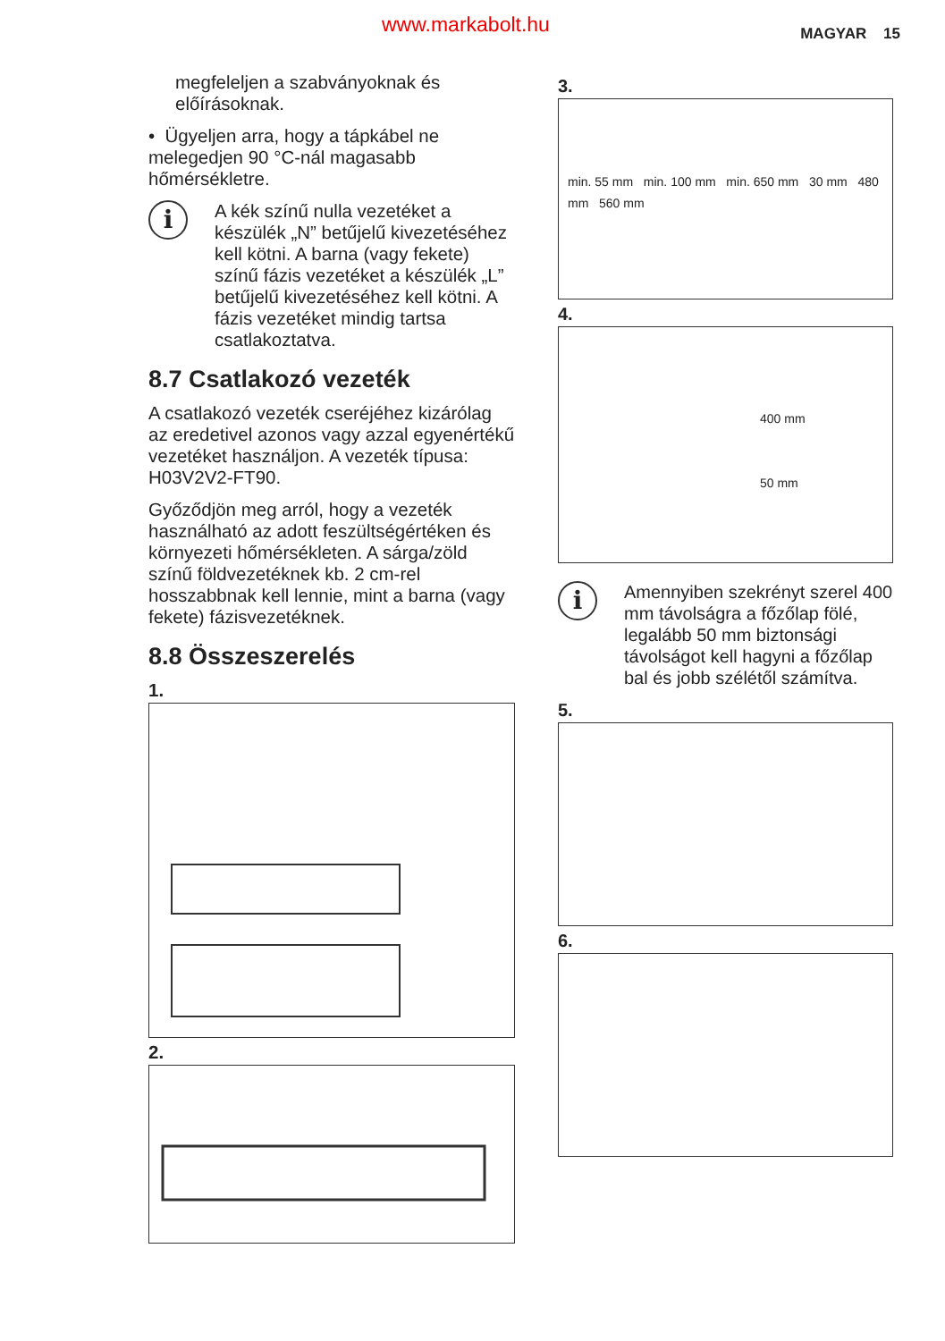www.markabolt.hu MAGYAR 15
megfeleljen a szabványoknak és előírásoknak.
• Ügyeljen arra, hogy a tápkábel ne melegedjen 90 °C-nál magasabb hőmérsékletre.
i
A kék színű nulla vezetéket a készülék „N” betűjelű kivezetéséhez kell kötni. A barna (vagy fekete) színű fázis vezetéket a készülék „L” betűjelű kivezetéséhez kell kötni. A fázis vezetéket mindig tartsa csatlakoztatva.
8.7 Csatlakozó vezeték
A csatlakozó vezeték cseréjéhez kizárólag az eredetivel azonos vagy azzal egyenértékű vezetéket használjon. A vezeték típusa: H03V2V2-FT90.
Győződjön meg arról, hogy a vezeték használható az adott feszültségértéken és környezeti hőmérsékleten. A sárga/zöld színű földvezetéknek kb. 2 cm-rel hosszabbnak kell lennie, mint a barna (vagy fekete) fázisvezetéknek.
8.8 Összeszerelés
1.
2.
3.
min. 55 mm min. 100 mm min. 650 mm 30 mm 480 mm 560 mm
4.
400 mm
50 mm
i
Amennyiben szekrényt szerel 400 mm távolságra a főzőlap fölé, legalább 50 mm biztonsági távolságot kell hagyni a főzőlap bal és jobb szélétől számítva.
5.
6.